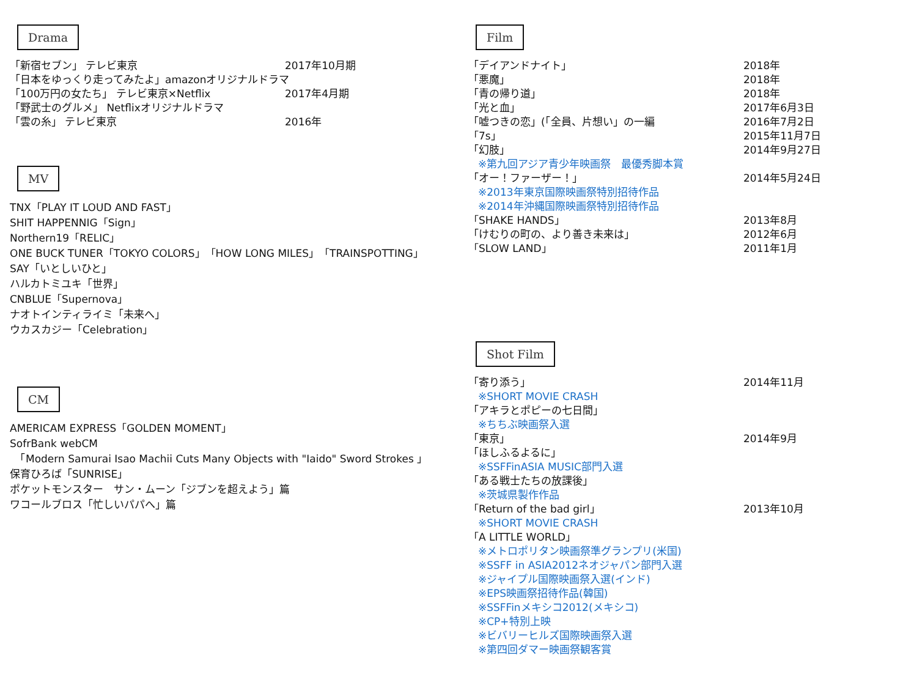Drama
「新宿セブン」 テレビ東京 2017年10月期
「日本をゆっくり走ってみたよ」amazonオリジナルドラマ
「100万円の女たち」 テレビ東京×Netflix 2017年4月期
「野武士のグルメ」 Netflixオリジナルドラマ
「雲の糸」 テレビ東京 2016年
MV
TNX「PLAY IT LOUD AND FAST」
SHIT HAPPENNIG「Sign」
Northern19「RELIC」
ONE BUCK TUNER「TOKYO COLORS」「HOW LONG MILES」「TRAINSPOTTING」
SAY「いとしいひと」
ハルカトミユキ「世界」
CNBLUE「Supernova」
ナオトインティライミ「未来へ」
ウカスカジー「Celebration」
CM
AMERICAM EXPRESS「GOLDEN MOMENT」
SofrBank webCM
　「Modern Samurai Isao Machii Cuts Many Objects with "Iaido" Sword Strokes 」
保育ひろば「SUNRISE」
ポケットモンスター　サン・ムーン「ジブンを超えよう」篇
ワコールブロス「忙しいパパへ」篇
Film
「デイアンドナイト」 2018年
「悪魔」 2018年
「青の帰り道」 2018年
「光と血」 2017年6月3日
「嘘つきの恋」(「全員、片想い」の一編 2016年7月2日
「7s」 2015年11月7日
「幻肢」 2014年9月27日
※第九回アジア青少年映画祭　最優秀脚本賞
「オー！ファーザー！」 2014年5月24日
※2013年東京国際映画祭特別招待作品
※2014年沖縄国際映画祭特別招待作品
「SHAKE HANDS」 2013年8月
「けむりの町の、より善き未来は」 2012年6月
「SLOW LAND」 2011年1月
Shot Film
「寄り添う」 2014年11月
※SHORT MOVIE CRASH
「アキラとポピーの七日間」
※ちちぶ映画祭入選
「東京」 2014年9月
「ほしふるよるに」
※SSFFinASIA MUSIC部門入選
「ある戦士たちの放課後」
※茨城県製作作品
「Return of the bad girl」 2013年10月
※SHORT MOVIE CRASH
「A LITTLE WORLD」
※メトロポリタン映画祭準グランプリ(米国)
※SSFF in ASIA2012ネオジャパン部門入選
※ジャイプル国際映画祭入選(インド)
※EPS映画祭招待作品(韓国)
※SSFFinメキシコ2012(メキシコ)
※CP+特別上映
※ビバリーヒルズ国際映画祭入選
※第四回ダマー映画祭観客賞